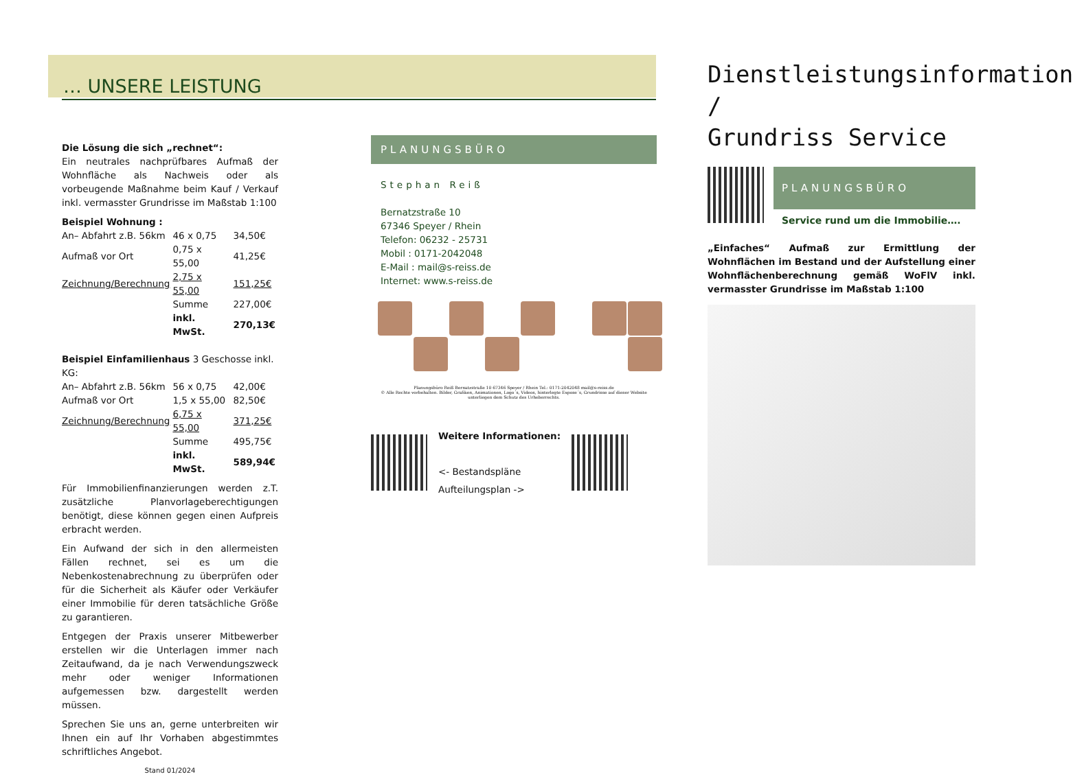… UNSERE LEISTUNG
Die Lösung die sich „rechnet“:
Ein neutrales nachprüfbares Aufmaß der Wohnfläche als Nachweis oder als vorbeugende Maßnahme beim Kauf / Verkauf inkl. vermasster Grundrisse im Maßstab 1:100
Beispiel Wohnung :
| An– Abfahrt z.B. 56km | 46 x 0,75 | 34,50€ |
| Aufmaß vor Ort | 0,75 x 55,00 | 41,25€ |
| Zeichnung/Berechnung | 2,75 x 55,00 | 151,25€ |
| | Summe | 227,00€ |
| | inkl. MwSt. | 270,13€ |
Beispiel Einfamilienhaus 3 Geschosse inkl. KG:
| An– Abfahrt z.B. 56km | 56 x 0,75 | 42,00€ |
| Aufmaß vor Ort | 1,5 x 55,00 | 82,50€ |
| Zeichnung/Berechnung | 6,75 x 55,00 | 371,25€ |
| | Summe | 495,75€ |
| | inkl. MwSt. | 589,94€ |
Für Immobilienfinanzierungen werden z.T. zusätzliche Planvorlageberechtigungen benötigt, diese können gegen einen Aufpreis erbracht werden.
Ein Aufwand der sich in den allermeisten Fällen rechnet, sei es um die Nebenkostenabrechnung zu überprüfen oder für die Sicherheit als Käufer oder Verkäufer einer Immobilie für deren tatsächliche Größe zu garantieren.
Entgegen der Praxis unserer Mitbewerber erstellen wir die Unterlagen immer nach Zeitaufwand, da je nach Verwendungszweck mehr oder weniger Informationen aufgemessen bzw. dargestellt werden müssen.
Sprechen Sie uns an, gerne unterbreiten wir Ihnen ein auf Ihr Vorhaben abgestimmtes schriftliches Angebot.
Stand 01/2024
PLANUNGSBÜRO
Stephan Reiß
Bernatzstraße 10
67346 Speyer / Rhein
Telefon: 06232 - 25731
Mobil : 0171-2042048
E-Mail : mail@s-reiss.de
Internet: www.s-reiss.de
Planungsbüro Reiß Bernatzstraße 10 67346 Speyer / Rhein Tel.: 0171-2042048 mail@s-reiss.de
© Alle Rechte vorbehalten. Bilder, Grafiken, Animationen, Logo´s, Videos, hinterlegte Expose´s, Grundrisse auf dieser Website unterliegen dem Schutz des Urheberrechts.
Weitere Informationen:
<- Bestandspläne
Aufteilungsplan ->
Dienstleistungsinformation /
Grundriss Service
PLANUNGSBÜRO
Service rund um die Immobilie….
„Einfaches“ Aufmaß zur Ermittlung der Wohnflächen im Bestand und der Aufstellung einer Wohnflächenberechnung gemäß WoFlV inkl. vermasster Grundrisse im Maßstab 1:100